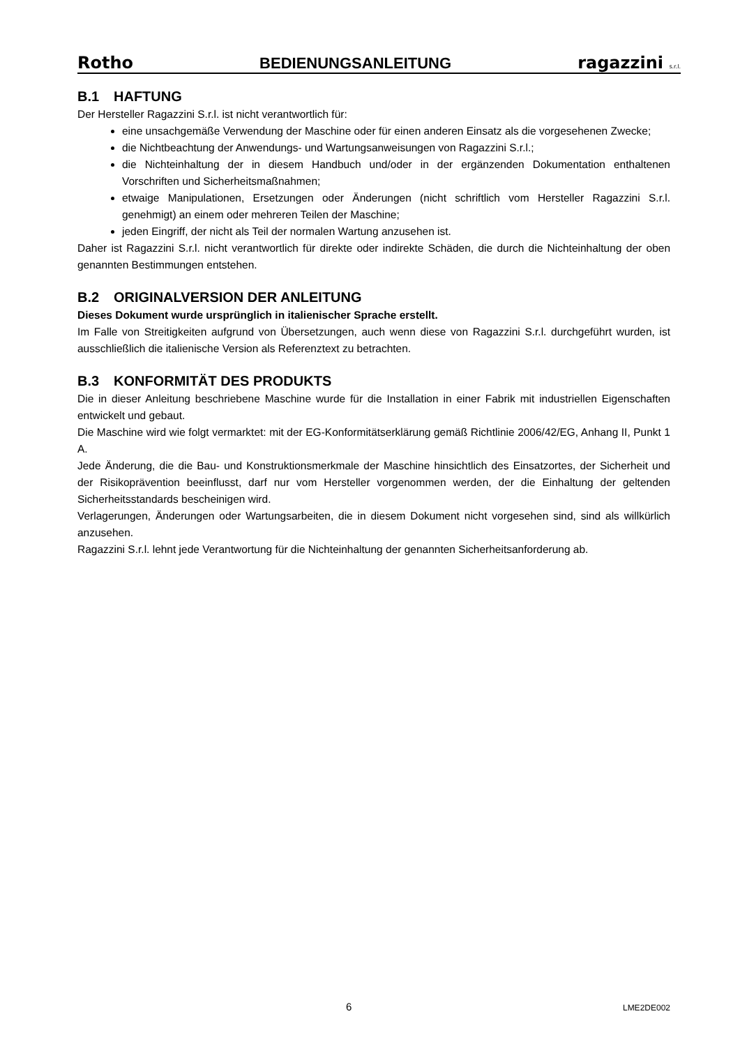Rotho
BEDIENUNGSANLEITUNG
ragazzini s.r.l.
B.1 HAFTUNG
Der Hersteller Ragazzini S.r.l. ist nicht verantwortlich für:
eine unsachgemäße Verwendung der Maschine oder für einen anderen Einsatz als die vorgesehenen Zwecke;
die Nichtbeachtung der Anwendungs- und Wartungsanweisungen von Ragazzini S.r.l.;
die Nichteinhaltung der in diesem Handbuch und/oder in der ergänzenden Dokumentation enthaltenen Vorschriften und Sicherheitsmaßnahmen;
etwaige Manipulationen, Ersetzungen oder Änderungen (nicht schriftlich vom Hersteller Ragazzini S.r.l. genehmigt) an einem oder mehreren Teilen der Maschine;
jeden Eingriff, der nicht als Teil der normalen Wartung anzusehen ist.
Daher ist Ragazzini S.r.l. nicht verantwortlich für direkte oder indirekte Schäden, die durch die Nichteinhaltung der oben genannten Bestimmungen entstehen.
B.2 ORIGINALVERSION DER ANLEITUNG
Dieses Dokument wurde ursprünglich in italienischer Sprache erstellt.
Im Falle von Streitigkeiten aufgrund von Übersetzungen, auch wenn diese von Ragazzini S.r.l. durchgeführt wurden, ist ausschließlich die italienische Version als Referenztext zu betrachten.
B.3 KONFORMITÄT DES PRODUKTS
Die in dieser Anleitung beschriebene Maschine wurde für die Installation in einer Fabrik mit industriellen Eigenschaften entwickelt und gebaut.
Die Maschine wird wie folgt vermarktet: mit der EG-Konformitätserklärung gemäß Richtlinie 2006/42/EG, Anhang II, Punkt 1 A.
Jede Änderung, die die Bau- und Konstruktionsmerkmale der Maschine hinsichtlich des Einsatzortes, der Sicherheit und der Risikoprävention beeinflusst, darf nur vom Hersteller vorgenommen werden, der die Einhaltung der geltenden Sicherheitsstandards bescheinigen wird.
Verlagerungen, Änderungen oder Wartungsarbeiten, die in diesem Dokument nicht vorgesehen sind, sind als willkürlich anzusehen.
Ragazzini S.r.l. lehnt jede Verantwortung für die Nichteinhaltung der genannten Sicherheitsanforderung ab.
6 LME2DE002